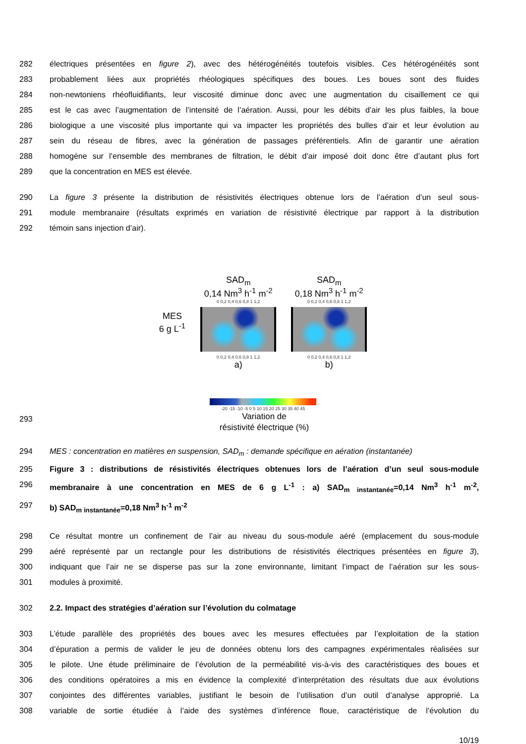282 électriques présentées en figure 2), avec des hétérogénéités toutefois visibles. Ces hétérogénéités sont
283 probablement liées aux propriétés rhéologiques spécifiques des boues. Les boues sont des fluides
284 non-newtoniens rhéofluidifiants, leur viscosité diminue donc avec une augmentation du cisaillement ce qui
285 est le cas avec l’augmentation de l’intensité de l’aération. Aussi, pour les débits d’air les plus faibles, la boue
286 biologique a une viscosité plus importante qui va impacter les propriétés des bulles d’air et leur évolution au
287 sein du réseau de fibres, avec la génération de passages préférentiels. Afin de garantir une aération
288 homogène sur l’ensemble des membranes de filtration, le débit d’air imposé doit donc être d’autant plus fort
289 que la concentration en MES est élevée.
290 La figure 3 présente la distribution de résistivités électriques obtenue lors de l’aération d’un seul sous-
291 module membranaire (résultats exprimés en variation de résistivité électrique par rapport à la distribution
292 témoin sans injection d’air).
MES
6 g L<sup>-1</sup>
SAD<sub>m</sub>
0,14 Nm<sup>3</sup> h<sup>-1</sup> m<sup>-2</sup>
0 0,2 0,4 0,6 0,8 1 1,2
0 0,2 0,4 0,6 0,8 1 1,2
a)
SAD<sub>m</sub>
0,18 Nm<sup>3</sup> h<sup>-1</sup> m<sup>-2</sup>
0 0,2 0,4 0,6 0,8 1 1,2
0 0,2 0,4 0,6 0,8 1 1,2
b)
-20 -15 -10 -5 0 5 10 15 20 25 30 35 40 45
293 Variation de
résistivité électrique (%)
294 MES : concentration en matières en suspension, SAD<sub>m</sub> : demande spécifique en aération (instantanée)
295 Figure 3 : distributions de résistivités électriques obtenues lors de l’aération d’un seul sous-module
296 membranaire à une concentration en MES de 6 g L<sup>-1</sup> : a) SAD<sub>m instantanée</sub>=0,14 Nm<sup>3</sup> h<sup>-1</sup> m<sup>-2</sup>,
297 b) SAD<sub>m instantanée</sub>=0,18 Nm<sup>3</sup> h<sup>-1</sup> m<sup>-2</sup>
298 Ce résultat montre un confinement de l’air au niveau du sous-module aéré (emplacement du sous-module
299 aéré représenté par un rectangle pour les distributions de résistivités électriques présentées en figure 3),
300 indiquant que l’air ne se disperse pas sur la zone environnante, limitant l’impact de l’aération sur les sous-
301 modules à proximité.
302 2.2. Impact des stratégies d’aération sur l’évolution du colmatage
303 L’étude parallèle des propriétés des boues avec les mesures effectuées par l’exploitation de la station
304 d’épuration a permis de valider le jeu de données obtenu lors des campagnes expérimentales réalisées sur
305 le pilote. Une étude préliminaire de l’évolution de la perméabilité vis-à-vis des caractéristiques des boues et
306 des conditions opératoires a mis en évidence la complexité d’interprétation des résultats due aux évolutions
307 conjointes des différentes variables, justifiant le besoin de l’utilisation d’un outil d’analyse approprié. La
308 variable de sortie étudiée à l’aide des systèmes d’inférence floue, caractéristique de l’évolution du
10/19